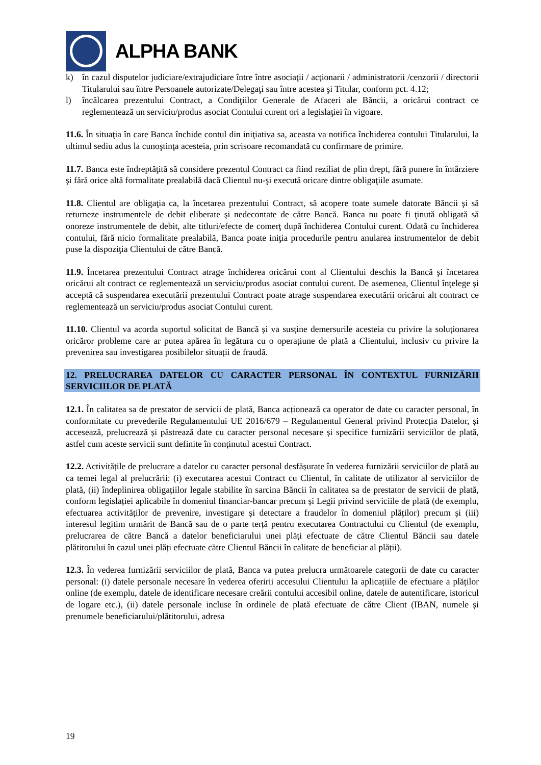ALPHA BANK
k) în cazul disputelor judiciare/extrajudiciare între între asociaţii / acţionarii / administratorii /cenzorii / directorii Titularului sau între Persoanele autorizate/Delegaţi sau între acestea şi Titular, conform pct. 4.12;
l) încălcarea prezentului Contract, a Condiţiilor Generale de Afaceri ale Băncii, a oricărui contract ce reglementează un serviciu/produs asociat Contului curent ori a legislaţiei în vigoare.
11.6. În situaţia în care Banca închide contul din iniţiativa sa, aceasta va notifica închiderea contului Titularului, la ultimul sediu adus la cunoştinţa acesteia, prin scrisoare recomandată cu confirmare de primire.
11.7. Banca este îndreptăţită să considere prezentul Contract ca fiind reziliat de plin drept, fără punere în întârziere şi fără orice altă formalitate prealabilă dacă Clientul nu-şi execută oricare dintre obligaţiile asumate.
11.8. Clientul are obligaţia ca, la încetarea prezentului Contract, să acopere toate sumele datorate Băncii şi să returneze instrumentele de debit eliberate şi nedecontate de către Bancă. Banca nu poate fi ţinută obligată să onoreze instrumentele de debit, alte titluri/efecte de comerţ după închiderea Contului curent. Odată cu închiderea contului, fără nicio formalitate prealabilă, Banca poate iniţia procedurile pentru anularea instrumentelor de debit puse la dispoziţia Clientului de către Bancă.
11.9. Încetarea prezentului Contract atrage închiderea oricărui cont al Clientului deschis la Bancă şi încetarea oricărui alt contract ce reglementează un serviciu/produs asociat contului curent. De asemenea, Clientul înțelege și acceptă că suspendarea executării prezentului Contract poate atrage suspendarea executării oricărui alt contract ce reglementează un serviciu/produs asociat Contului curent.
11.10. Clientul va acorda suportul solicitat de Bancă și va susține demersurile acesteia cu privire la soluționarea oricăror probleme care ar putea apărea în legătura cu o operațiune de plată a Clientului, inclusiv cu privire la prevenirea sau investigarea posibilelor situații de fraudă.
12. PRELUCRAREA DATELOR CU CARACTER PERSONAL ÎN CONTEXTUL FURNIZĂRII SERVICIILOR DE PLATĂ
12.1. În calitatea sa de prestator de servicii de plată, Banca acționează ca operator de date cu caracter personal, în conformitate cu prevederile Regulamentului UE 2016/679 – Regulamentul General privind Protecția Datelor, și accesează, prelucrează și păstrează date cu caracter personal necesare și specifice furnizării serviciilor de plată, astfel cum aceste servicii sunt definite în conținutul acestui Contract.
12.2. Activitățile de prelucrare a datelor cu caracter personal desfășurate în vederea furnizării serviciilor de plată au ca temei legal al prelucrării: (i) executarea acestui Contract cu Clientul, în calitate de utilizator al serviciilor de plată, (ii) îndeplinirea obligațiilor legale stabilite în sarcina Băncii în calitatea sa de prestator de servicii de plată, conform legislației aplicabile în domeniul financiar-bancar precum și Legii privind serviciile de plată (de exemplu, efectuarea activităților de prevenire, investigare și detectare a fraudelor în domeniul plăților) precum și (iii) interesul legitim urmărit de Bancă sau de o parte terță pentru executarea Contractului cu Clientul (de exemplu, prelucrarea de către Bancă a datelor beneficiarului unei plăți efectuate de către Clientul Băncii sau datele plătitorului în cazul unei plăți efectuate către Clientul Băncii în calitate de beneficiar al plății).
12.3. În vederea furnizării serviciilor de plată, Banca va putea prelucra următoarele categorii de date cu caracter personal: (i) datele personale necesare în vederea oferirii accesului Clientului la aplicațiile de efectuare a plăților online (de exemplu, datele de identificare necesare creării contului accesibil online, datele de autentificare, istoricul de logare etc.), (ii) datele personale incluse în ordinele de plată efectuate de către Client (IBAN, numele și prenumele beneficiarului/plătitorului, adresa
19